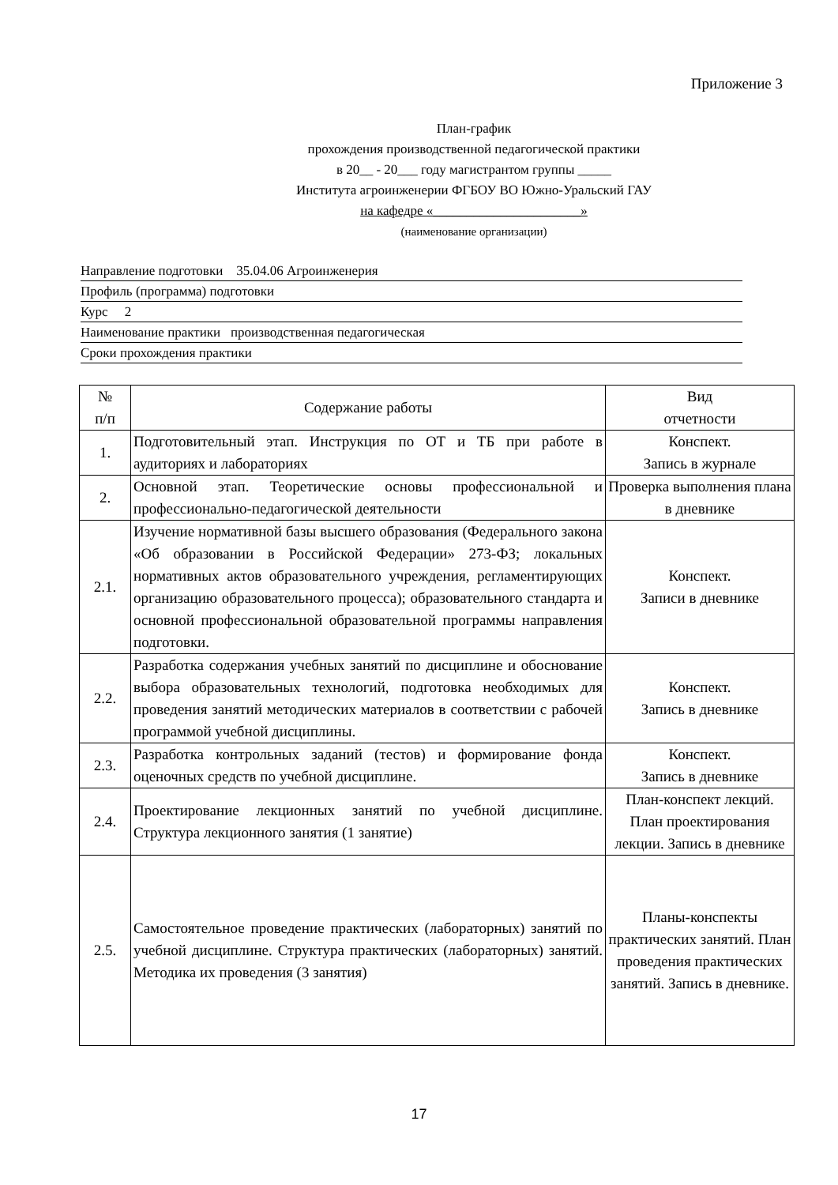Приложение 3
План-график
прохождения производственной педагогической практики
в 20__ - 20___ году магистрантом группы _____
Института агроинженерии ФГБОУ ВО Южно-Уральский ГАУ
на кафедре «______________________»
(наименование организации)
Направление подготовки 35.04.06 Агроинженерия
Профиль (программа) подготовки
Курс 2
Наименование практики производственная педагогическая
Сроки прохождения практики
| № п/п | Содержание работы | Вид отчетности |
| --- | --- | --- |
| 1. | Подготовительный этап. Инструкция по ОТ и ТБ при работе в аудиториях и лабораториях | Конспект. Запись в журнале |
| 2. | Основной этап. Теоретические основы профессиональной и профессионально-педагогической деятельности | Проверка выполнения плана в дневнике |
| 2.1. | Изучение нормативной базы высшего образования (Федерального закона «Об образовании в Российской Федерации» 273-ФЗ; локальных нормативных актов образовательного учреждения, регламентирующих организацию образовательного процесса); образовательного стандарта и основной профессиональной образовательной программы направления подготовки. | Конспект. Записи в дневнике |
| 2.2. | Разработка содержания учебных занятий по дисциплине и обоснование выбора образовательных технологий, подготовка необходимых для проведения занятий методических материалов в соответствии с рабочей программой учебной дисциплины. | Конспект. Запись в дневнике |
| 2.3. | Разработка контрольных заданий (тестов) и формирование фонда оценочных средств по учебной дисциплине. | Конспект. Запись в дневнике |
| 2.4. | Проектирование лекционных занятий по учебной дисциплине. Структура лекционного занятия (1 занятие) | План-конспект лекций. План проектирования лекции. Запись в дневнике |
| 2.5. | Самостоятельное проведение практических (лабораторных) занятий по учебной дисциплине. Структура практических (лабораторных) занятий. Методика их проведения (3 занятия) | Планы-конспекты практических занятий. План проведения практических занятий. Запись в дневнике. |
17